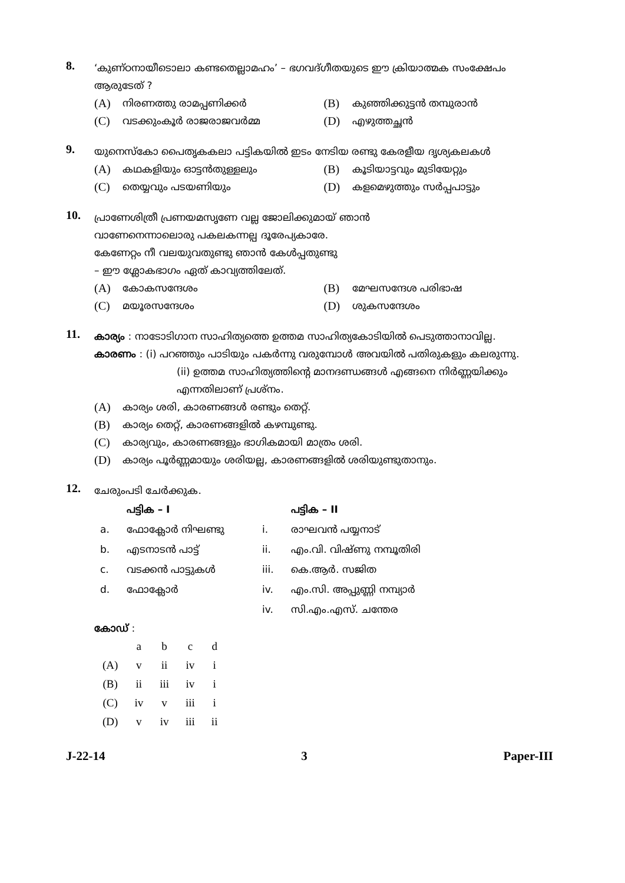8.
‘കുണ്ഠനായീടൊലാ കണ്ടതെല്ലാമഹം’ – ഭഗവദ്ഗീതയുടെ ഈ ക്രിയാത്മക സംക്ഷേപം ആരുടേത് ?
(A) നിരണത്തു രാമപ്പണിക്കർ
(B) കുഞ്ഞിക്കുട്ടൻ തമ്പുരാൻ
(C) വടക്കുംകൂർ രാജരാജവർമ്മ
(D) എഴുത്തച്ഛൻ
9.
യുനെസ്കോ പൈതൃകകലാ പട്ടികയിൽ ഇടം നേടിയ രണ്ടു കേരളീയ ദൃശ്യകലകൾ
(A) കഥകളിയും ഓട്ടൻതുള്ളലും
(B) കൂടിയാട്ടവും മുടിയേറ്റും
(C) തെയ്യവും പടയണിയും
(D) കളമെഴുത്തും സർപ്പപാട്ടും
10.
പ്രാണേശിത്രീ പ്രണയമസൃണേ വല്ല ജോലിക്കുമായ് ഞാൻ
വാണേനെന്നാലൊരു പകലകന്നല്പ ദൂരേപ്യകാരേ.
കേണേറ്റം നീ വലയുവതുണ്ടു ഞാൻ കേൾപ്പതുണ്ടു
– ഈ ശ്ലോകഭാഗം ഏത് കാവ്യത്തിലേത്.
(A) കോകസന്ദേശം
(B) മേഘസന്ദേശ പരിഭാഷ
(C) മയൂരസന്ദേശം
(D) ശുകസന്ദേശം
11.
കാര്യം : നാടോടിഗാന സാഹിത്യത്തെ ഉത്തമ സാഹിത്യകോടിയിൽ പെടുത്താനാവില്ല.
കാരണം : (i) പറഞ്ഞും പാടിയും പകർന്നു വരുമ്പോൾ അവയിൽ പതിരുകളും കലരുന്നു.
(ii) ഉത്തമ സാഹിത്യത്തിന്റെ മാനദണ്ഡങ്ങൾ എങ്ങനെ നിർണ്ണയിക്കും എന്നതിലാണ് പ്രശ്നം.
(A) കാര്യം ശരി, കാരണങ്ങൾ രണ്ടും തെറ്റ്.
(B) കാര്യം തെറ്റ്, കാരണങ്ങളിൽ കഴമ്പുണ്ടു.
(C) കാര്യവും, കാരണങ്ങളും ഭാഗികമായി മാത്രം ശരി.
(D) കാര്യം പൂർണ്ണമായും ശരിയല്ല, കാരണങ്ങളിൽ ശരിയുണ്ടുതാനും.
12.
ചേരുംപടി ചേർക്കുക.
| | പട്ടിക – I | | പട്ടിക – II |
| --- | --- | --- | --- |
| a. | ഫോക്ലോർ നിഘണ്ടു | i. | രാഘവൻ പയ്യനാട് |
| b. | എടനാടൻ പാട്ട് | ii. | എം.വി. വിഷ്ണു നമ്പൂതിരി |
| c. | വടക്കൻ പാട്ടുകൾ | iii. | കെ.ആർ. സജിത |
| d. | ഫോക്ലോർ | iv. | എം.സി. അപ്പുണ്ണി നമ്പ്യാർ |
| | | iv. | സി.എം.എസ്. ചന്തേര |
കോഡ് :
| | a | b | c | d |
| (A) | v | ii | iv | i |
| (B) | ii | iii | iv | i |
| (C) | iv | v | iii | i |
| (D) | v | iv | iii | ii |
J-22-14 3 Paper-III